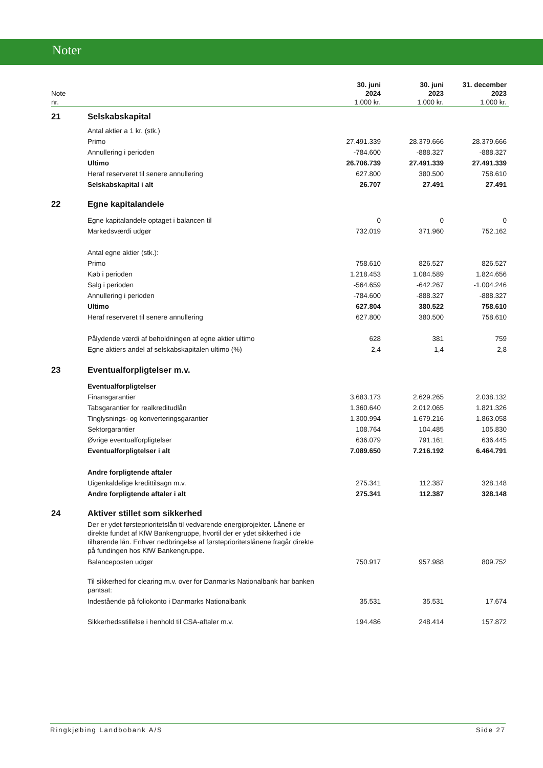Noter
| Note nr. | | 30. juni 2024 1.000 kr. | 30. juni 2023 1.000 kr. | 31. december 2023 1.000 kr. |
| --- | --- | --- | --- | --- |
| 21 | Selskabskapital | | | |
| | Antal aktier a 1 kr. (stk.) | | | |
| | Primo | 27.491.339 | 28.379.666 | 28.379.666 |
| | Annullering i perioden | -784.600 | -888.327 | -888.327 |
| | Ultimo | 26.706.739 | 27.491.339 | 27.491.339 |
| | Heraf reserveret til senere annullering | 627.800 | 380.500 | 758.610 |
| | Selskabskapital i alt | 26.707 | 27.491 | 27.491 |
| 22 | Egne kapitalandele | | | |
| | Egne kapitalandele optaget i balancen til | 0 | 0 | 0 |
| | Markedsværdi udgør | 732.019 | 371.960 | 752.162 |
| | Antal egne aktier (stk.): | | | |
| | Primo | 758.610 | 826.527 | 826.527 |
| | Køb i perioden | 1.218.453 | 1.084.589 | 1.824.656 |
| | Salg i perioden | -564.659 | -642.267 | -1.004.246 |
| | Annullering i perioden | -784.600 | -888.327 | -888.327 |
| | Ultimo | 627.804 | 380.522 | 758.610 |
| | Heraf reserveret til senere annullering | 627.800 | 380.500 | 758.610 |
| | Pålydende værdi af beholdningen af egne aktier ultimo | 628 | 381 | 759 |
| | Egne aktiers andel af selskabskapitalen ultimo (%) | 2,4 | 1,4 | 2,8 |
| 23 | Eventualforpligtelser m.v. | | | |
| | Eventualforpligtelser | | | |
| | Finansgarantier | 3.683.173 | 2.629.265 | 2.038.132 |
| | Tabsgarantier for realkreditudlån | 1.360.640 | 2.012.065 | 1.821.326 |
| | Tinglysnings- og konverteringsgarantier | 1.300.994 | 1.679.216 | 1.863.058 |
| | Sektorgarantier | 108.764 | 104.485 | 105.830 |
| | Øvrige eventualforpligtelser | 636.079 | 791.161 | 636.445 |
| | Eventualforpligtelser i alt | 7.089.650 | 7.216.192 | 6.464.791 |
| | Andre forpligtende aftaler | | | |
| | Uigenkaldelige kredittilsagn m.v. | 275.341 | 112.387 | 328.148 |
| | Andre forpligtende aftaler i alt | 275.341 | 112.387 | 328.148 |
| 24 | Aktiver stillet som sikkerhed | | | |
| | Der er ydet førsteprioritetslån til vedvarende energiprojekter. Lånene er direkte fundet af KfW Bankengruppe, hvortil der er ydet sikkerhed i de tilhørende lån. Enhver nedbringelse af førsteprioritetslånene fragår direkte på fundingen hos KfW Bankengruppe. | | | |
| | Balanceposten udgør | 750.917 | 957.988 | 809.752 |
| | Til sikkerhed for clearing m.v. over for Danmarks Nationalbank har banken pantsat: | | | |
| | Indestående på foliokonto i Danmarks Nationalbank | 35.531 | 35.531 | 17.674 |
| | Sikkerhedsstillelse i henhold til CSA-aftaler m.v. | 194.486 | 248.414 | 157.872 |
Ringkjøbing Landbobank A/S Side 27